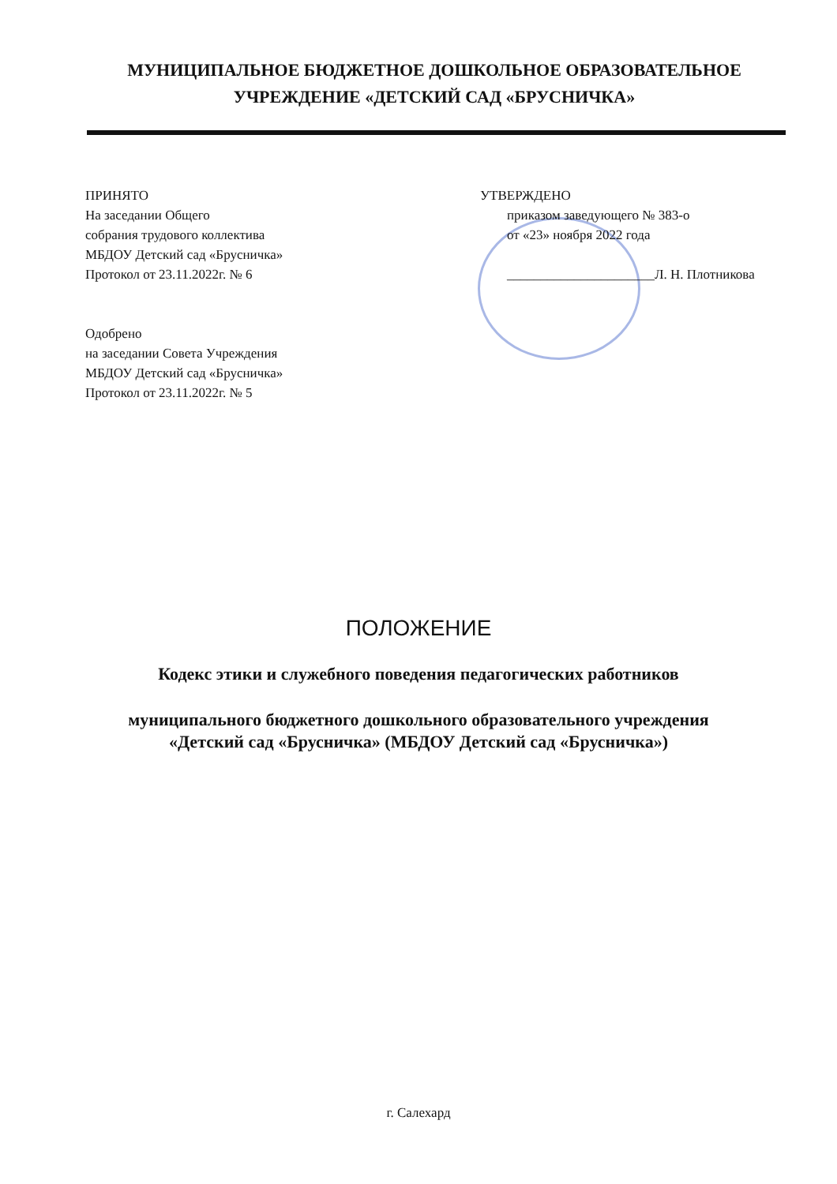МУНИЦИПАЛЬНОЕ БЮДЖЕТНОЕ ДОШКОЛЬНОЕ ОБРАЗОВАТЕЛЬНОЕ
УЧРЕЖДЕНИЕ «ДЕТСКИЙ САД «БРУСНИЧКА»
ПРИНЯТО
На заседании Общего
собрания трудового коллектива
МБДОУ Детский сад «Брусничка»
Протокол от 23.11.2022г. № 6
Одобрено
на заседании Совета Учреждения
МБДОУ Детский сад «Брусничка»
Протокол от 23.11.2022г. № 5
УТВЕРЖДЕНО
приказом заведующего № 383-о
от «23» ноября 2022 года
______________________Л. Н. Плотникова
ПОЛОЖЕНИЕ
Кодекс этики и служебного поведения педагогических работников
муниципального бюджетного дошкольного образовательного учреждения
«Детский сад «Брусничка» (МБДОУ Детский сад «Брусничка»)
г. Салехард